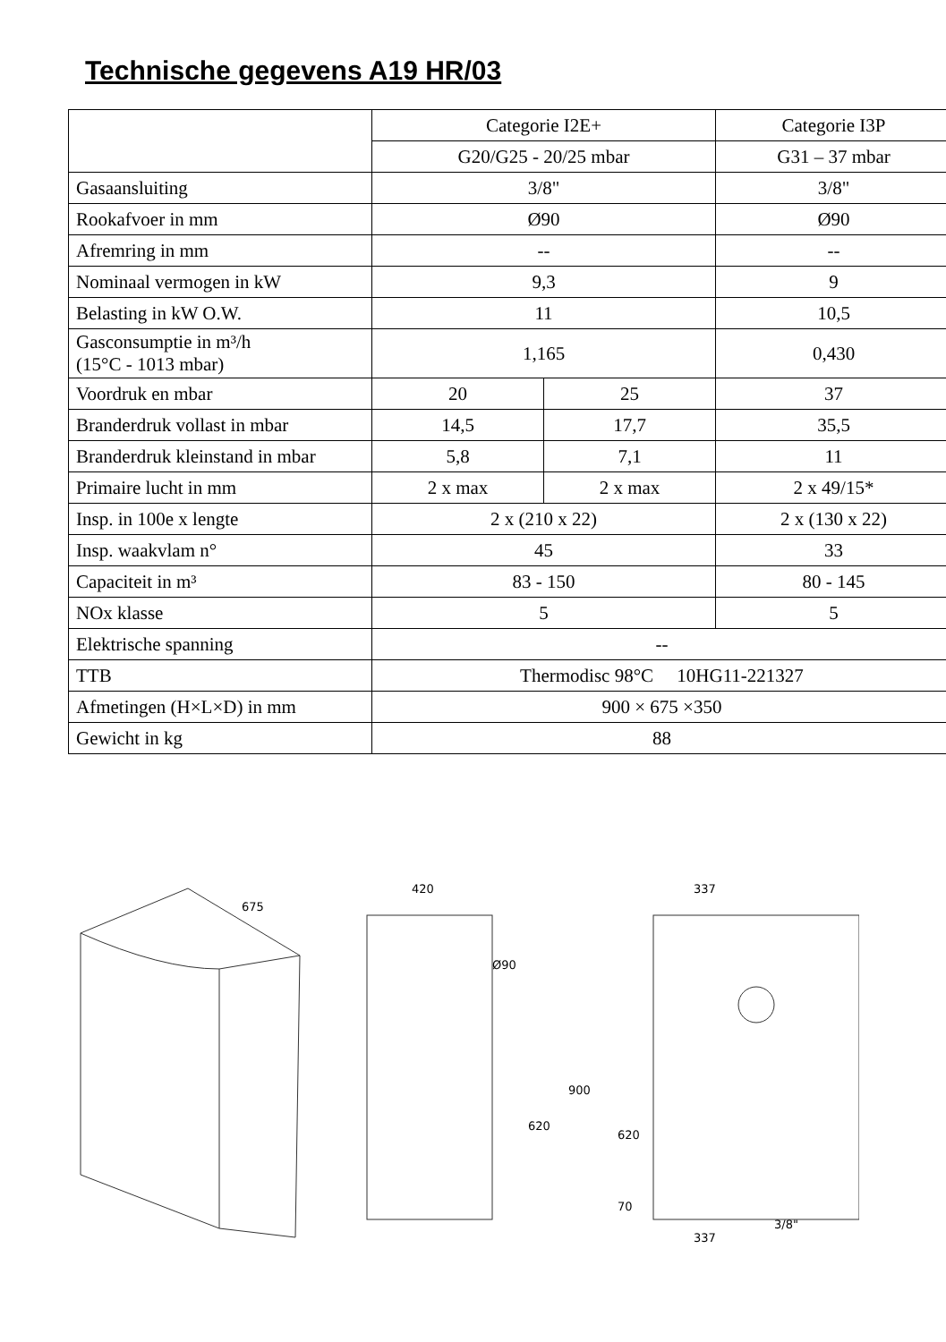Technische gegevens A19 HR/03
| | Categorie I2E+ | | Categorie I3P |
| | G20/G25 - 20/25 mbar | | G31 – 37 mbar |
| Gasaansluiting | 3/8" | | 3/8" |
| Rookafvoer in mm | Ø90 | | Ø90 |
| Afremring in mm | -- | | -- |
| Nominaal vermogen in kW | 9,3 | | 9 |
| Belasting in kW O.W. | 11 | | 10,5 |
| Gasconsumptie in m³/h (15°C - 1013 mbar) | 1,165 | | 0,430 |
| Voordruk en mbar | 20 | 25 | 37 |
| Branderdruk vollast in mbar | 14,5 | 17,7 | 35,5 |
| Branderdruk kleinstand in mbar | 5,8 | 7,1 | 11 |
| Primaire lucht in mm | 2 x max | 2 x max | 2 x 49/15* |
| Insp. in 100e x lengte | 2 x (210 x 22) | | 2 x (130 x 22) |
| Insp. waakvlam n° | 45 | | 33 |
| Capaciteit in m³ | 83 - 150 | | 80 - 145 |
| NOx klasse | 5 | | 5 |
| Elektrische spanning | -- | | |
| TTB | Thermodisc 98°C 10HG11-221327 | | |
| Afmetingen (H×L×D) in mm | 900 × 675 ×350 | | |
| Gewicht in kg | 88 | | |
675
420
Ø90
900
620
337
620
70
3/8"
337